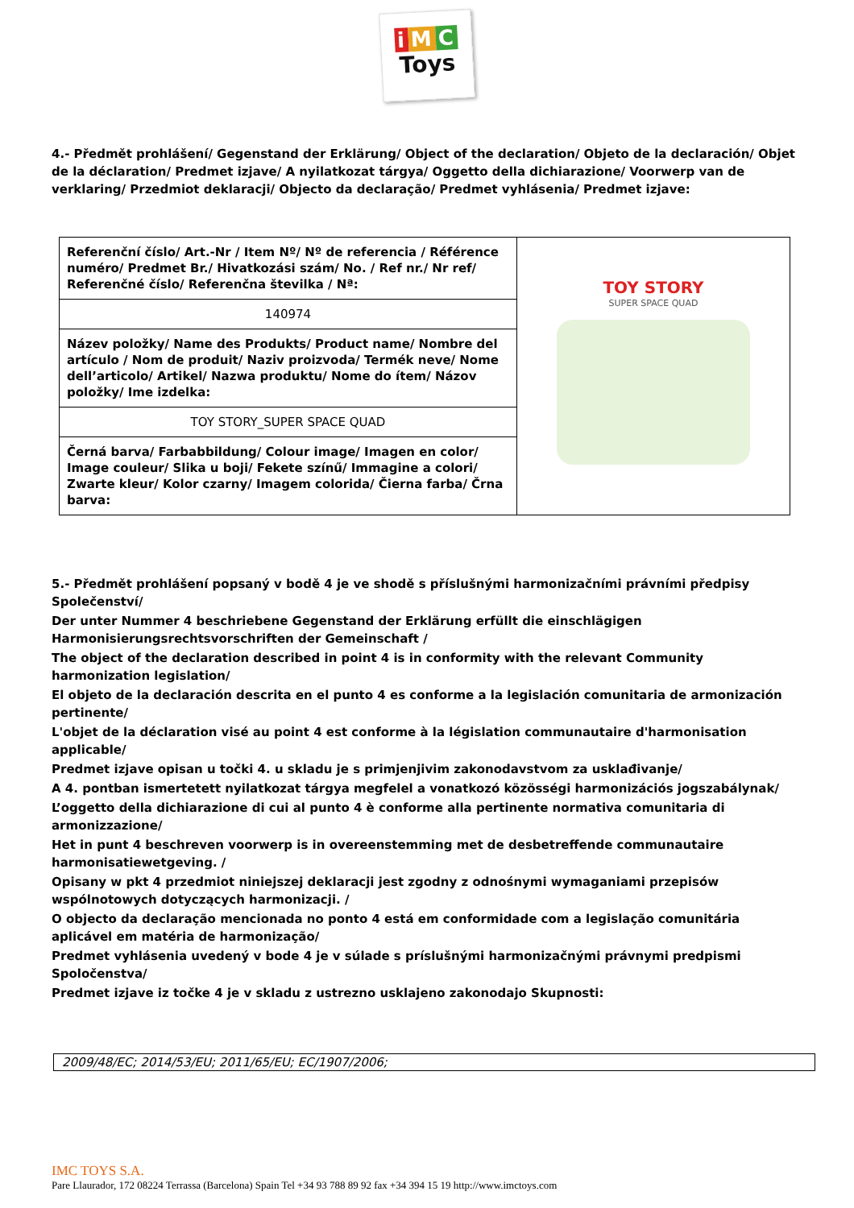i M C
Toys
4.- Předmět prohlášení/ Gegenstand der Erklärung/ Object of the declaration/ Objeto de la declaración/ Objet de la déclaration/ Predmet izjave/ A nyilatkozat tárgya/ Oggetto della dichiarazione/ Voorwerp van de verklaring/ Przedmiot deklaracji/ Objecto da declaração/ Predmet vyhlásenia/ Predmet izjave:
| Referenční číslo/ Art.-Nr / Item Nº/ Nº de referencia / Référence numéro/ Predmet Br./ Hivatkozási szám/ No. / Ref nr./ Nr ref/ Referenčné číslo/ Referenčna številka / Nª: | TOY STORY SUPER SPACE QUAD |
| 140974 | |
| Název položky/ Name des Produkts/ Product name/ Nombre del artículo / Nom de produit/ Naziv proizvoda/ Termék neve/ Nome dell’articolo/ Artikel/ Nazwa produktu/ Nome do ítem/ Názov položky/ Ime izdelka: | |
| TOY STORY_SUPER SPACE QUAD | |
| Černá barva/ Farbabbildung/ Colour image/ Imagen en color/ Image couleur/ Slika u boji/ Fekete színű/ Immagine a colori/ Zwarte kleur/ Kolor czarny/ Imagem colorida/ Čierna farba/ Črna barva: | |
5.- Předmět prohlášení popsaný v bodě 4 je ve shodě s příslušnými harmonizačními právními předpisy Společenství/
Der unter Nummer 4 beschriebene Gegenstand der Erklärung erfüllt die einschlägigen Harmonisierungsrechtsvorschriften der Gemeinschaft /
The object of the declaration described in point 4 is in conformity with the relevant Community harmonization legislation/
El objeto de la declaración descrita en el punto 4 es conforme a la legislación comunitaria de armonización pertinente/
L'objet de la déclaration visé au point 4 est conforme à la législation communautaire d'harmonisation applicable/
Predmet izjave opisan u točki 4. u skladu je s primjenjivim zakonodavstvom za usklađivanje/
A 4. pontban ismertetett nyilatkozat tárgya megfelel a vonatkozó közösségi harmonizációs jogszabálynak/
L’oggetto della dichiarazione di cui al punto 4 è conforme alla pertinente normativa comunitaria di armonizzazione/
Het in punt 4 beschreven voorwerp is in overeenstemming met de desbetreffende communautaire harmonisatiewetgeving. /
Opisany w pkt 4 przedmiot niniejszej deklaracji jest zgodny z odnośnymi wymaganiami przepisów wspólnotowych dotyczących harmonizacji. /
O objecto da declaração mencionada no ponto 4 está em conformidade com a legislação comunitária aplicável em matéria de harmonização/
Predmet vyhlásenia uvedený v bode 4 je v súlade s príslušnými harmonizačnými právnymi predpismi Spoločenstva/
Predmet izjave iz točke 4 je v skladu z ustrezno usklajeno zakonodajo Skupnosti:
2009/48/EC; 2014/53/EU; 2011/65/EU; EC/1907/2006;
IMC TOYS S.A.
Pare Llaurador, 172 08224 Terrassa (Barcelona) Spain Tel +34 93 788 89 92 fax +34 394 15 19 http://www.imctoys.com